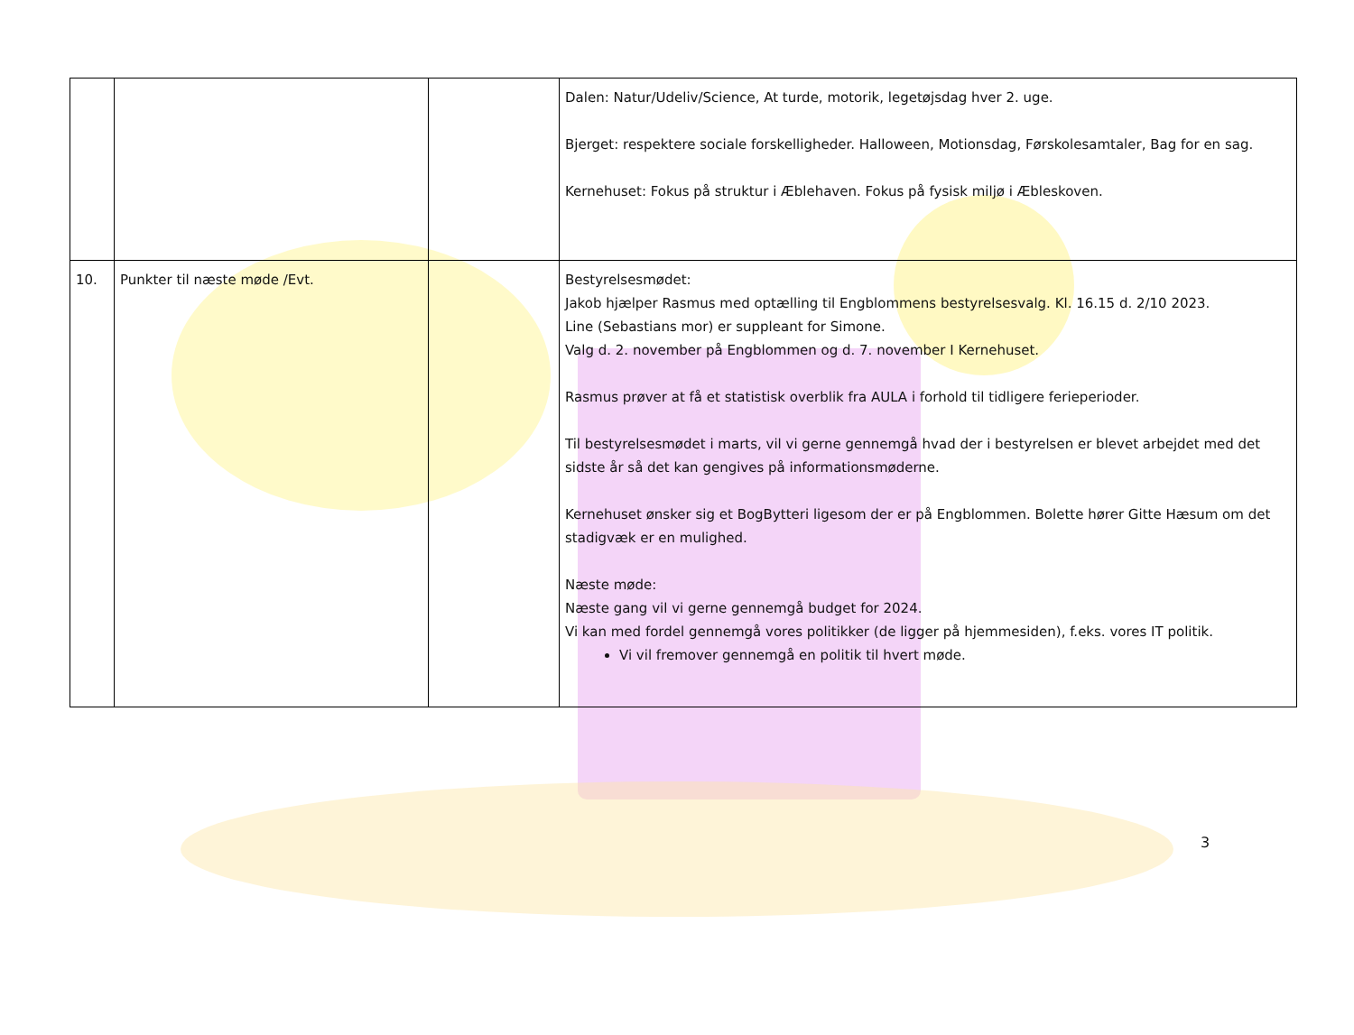| | | | Dalen: Natur/Udeliv/Science, At turde, motorik, legetøjsdag hver 2. uge. Bjerget: respektere sociale forskelligheder. Halloween, Motionsdag, Førskolesamtaler, Bag for en sag. Kernehuset: Fokus på struktur i Æblehaven. Fokus på fysisk miljø i Æbleskoven. |
| 10. | Punkter til næste møde /Evt. | | Bestyrelsesmødet: Jakob hjælper Rasmus med optælling til Engblommens bestyrelsesvalg. Kl. 16.15 d. 2/10 2023. Line (Sebastians mor) er suppleant for Simone. Valg d. 2. november på Engblommen og d. 7. november I Kernehuset. Rasmus prøver at få et statistisk overblik fra AULA i forhold til tidligere ferieperioder. Til bestyrelsesmødet i marts, vil vi gerne gennemgå hvad der i bestyrelsen er blevet arbejdet med det sidste år så det kan gengives på informationsmøderne. Kernehuset ønsker sig et BogBytteri ligesom der er på Engblommen. Bolette hører Gitte Hæsum om det stadigvæk er en mulighed. Næste møde: Næste gang vil vi gerne gennemgå budget for 2024. Vi kan med fordel gennemgå vores politikker (de ligger på hjemmesiden), f.eks. vores IT politik. Vi vil fremover gennemgå en politik til hvert møde. |
3